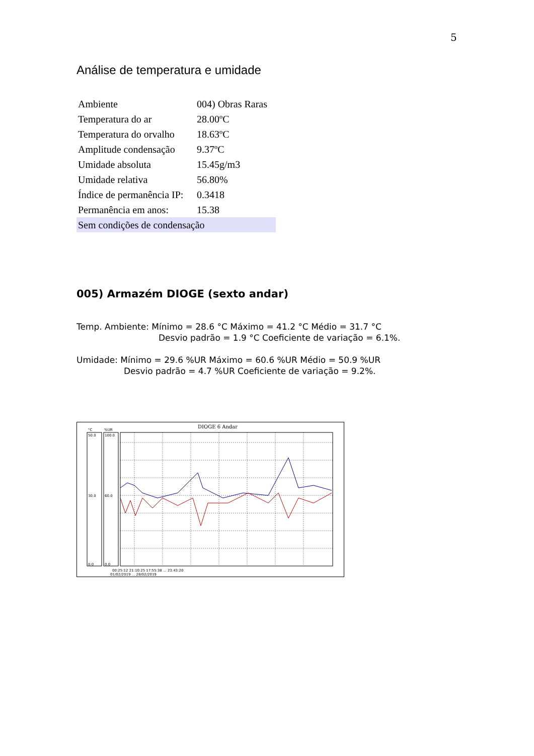5
Análise de temperatura e umidade
| Ambiente | 004) Obras Raras |
| Temperatura do ar | 28.00ºC |
| Temperatura do orvalho | 18.63ºC |
| Amplitude condensação | 9.37ºC |
| Umidade absoluta | 15.45g/m3 |
| Umidade relativa | 56.80% |
| Índice de permanência IP: | 0.3418 |
| Permanência em anos: | 15.38 |
| Sem condições de condensação | |
005) Armazém DIOGE (sexto andar)
Temp. Ambiente: Mínimo = 28.6 °C Máximo = 41.2 °C Médio = 31.7 °C
Desvio padrão = 1.9 °C Coeficiente de variação = 6.1%.
Umidade: Mínimo = 29.6 %UR Máximo = 60.6 %UR Médio = 50.9 %UR
Desvio padrão = 4.7 %UR Coeficiente de variação = 9.2%.
DIOGE 6 Andar
°C
%UR
50.0
30.0
0.0
100.0
60.0
0.0
00:25:12 21:10:25 17:55:38 ... 23:43:20
01/02/2019 ... 28/02/2019